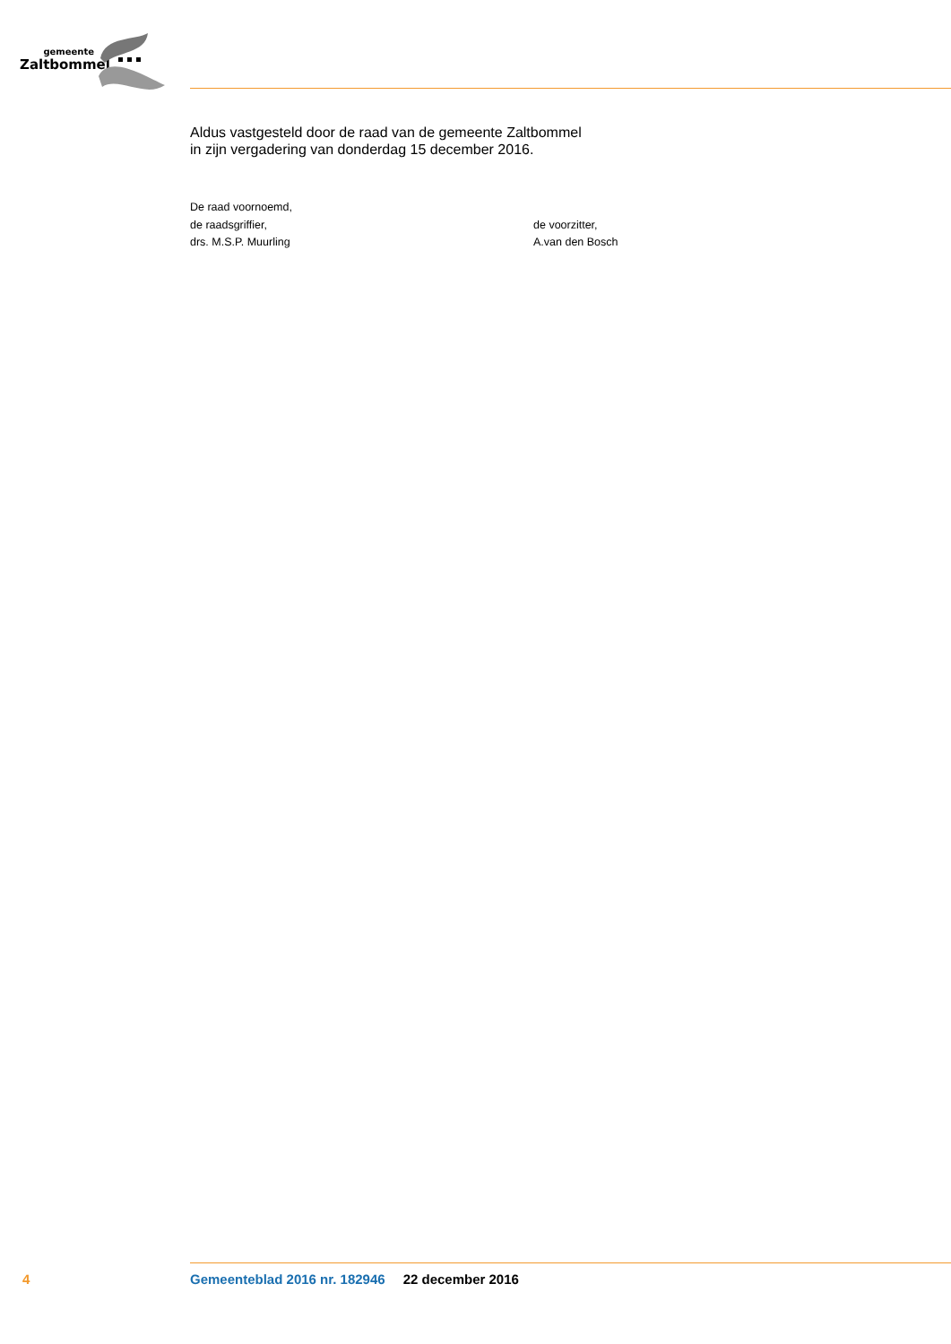gemeente
Zaltbommel
Aldus vastgesteld door de raad van de gemeente Zaltbommel
in zijn vergadering van donderdag 15 december 2016.
De raad voornoemd,
de raadsgriffier,
drs. M.S.P. Muurling
de voorzitter,
A.van den Bosch
4 Gemeenteblad 2016 nr. 182946 22 december 2016